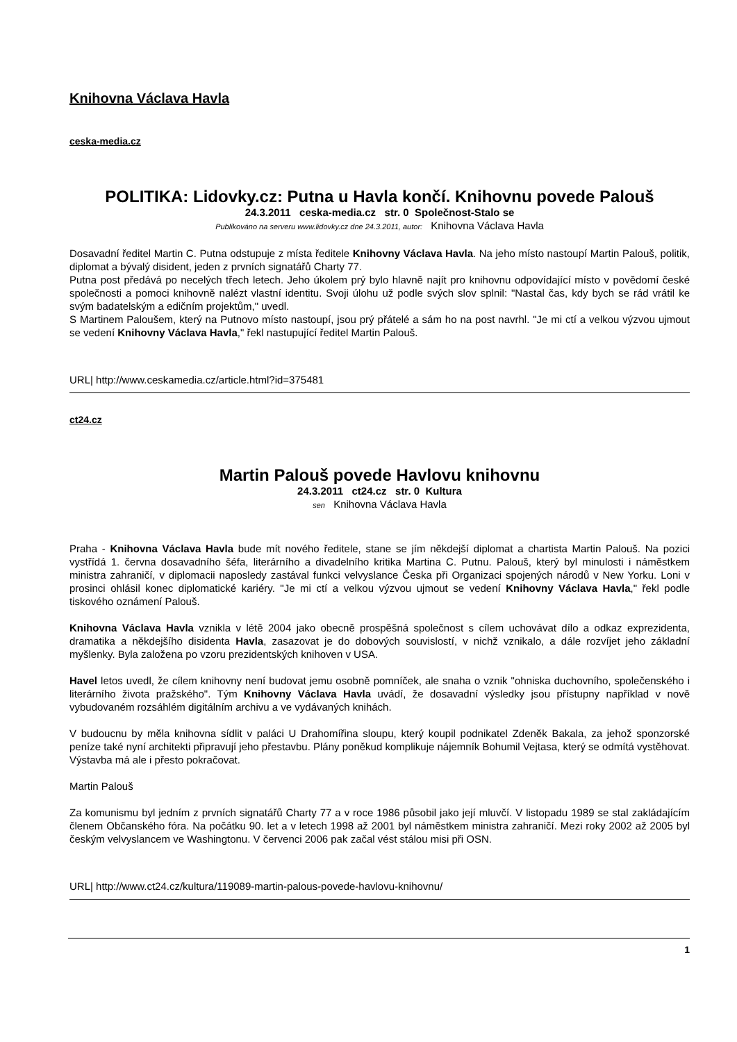Knihovna Václava Havla
ceska-media.cz
POLITIKA: Lidovky.cz: Putna u Havla končí. Knihovnu povede Palouš
24.3.2011 ceska-media.cz str. 0 Společnost-Stalo se
Publikováno na serveru www.lidovky.cz dne 24.3.2011, autor: Knihovna Václava Havla
Dosavadní ředitel Martin C. Putna odstupuje z místa ředitele Knihovny Václava Havla. Na jeho místo nastoupí Martin Palouš, politik, diplomat a bývalý disident, jeden z prvních signatářů Charty 77.
Putna post předává po necelých třech letech. Jeho úkolem prý bylo hlavně najít pro knihovnu odpovídající místo v povědomí české společnosti a pomoci knihovně nalézt vlastní identitu. Svoji úlohu už podle svých slov splnil: "Nastal čas, kdy bych se rád vrátil ke svým badatelským a edičním projektům," uvedl.
S Martinem Paloušem, který na Putnovo místo nastoupí, jsou prý přátelé a sám ho na post navrhl. "Je mi ctí a velkou výzvou ujmout se vedení Knihovny Václava Havla," řekl nastupující ředitel Martin Palouš.
URL| http://www.ceskamedia.cz/article.html?id=375481
ct24.cz
Martin Palouš povede Havlovu knihovnu
24.3.2011 ct24.cz str. 0 Kultura
sen Knihovna Václava Havla
Praha - Knihovna Václava Havla bude mít nového ředitele, stane se jím někdejší diplomat a chartista Martin Palouš. Na pozici vystřídá 1. června dosavadního šéfa, literárního a divadelního kritika Martina C. Putnu. Palouš, který byl minulosti i náměstkem ministra zahraničí, v diplomacii naposledy zastával funkci velvyslance Česka při Organizaci spojených národů v New Yorku. Loni v prosinci ohlásil konec diplomatické kariéry. "Je mi ctí a velkou výzvou ujmout se vedení Knihovny Václava Havla," řekl podle tiskového oznámení Palouš.
Knihovna Václava Havla vznikla v létě 2004 jako obecně prospěšná společnost s cílem uchovávat dílo a odkaz exprezidenta, dramatika a někdejšího disidenta Havla, zasazovat je do dobových souvislostí, v nichž vznikalo, a dále rozvíjet jeho základní myšlenky. Byla založena po vzoru prezidentských knihoven v USA.
Havel letos uvedl, že cílem knihovny není budovat jemu osobně pomníček, ale snaha o vznik "ohniska duchovního, společenského i literárního života pražského". Tým Knihovny Václava Havla uvádí, že dosavadní výsledky jsou přístupny například v nově vybudovaném rozsáhlém digitálním archivu a ve vydávaných knihách.
V budoucnu by měla knihovna sídlit v paláci U Drahomířina sloupu, který koupil podnikatel Zdeněk Bakala, za jehož sponzorské peníze také nyní architekti připravují jeho přestavbu. Plány poněkud komplikuje nájemník Bohumil Vejtasa, který se odmítá vystěhovat. Výstavba má ale i přesto pokračovat.
Martin Palouš
Za komunismu byl jedním z prvních signatářů Charty 77 a v roce 1986 působil jako její mluvčí. V listopadu 1989 se stal zakládajícím členem Občanského fóra. Na počátku 90. let a v letech 1998 až 2001 byl náměstkem ministra zahraničí. Mezi roky 2002 až 2005 byl českým velvyslancem ve Washingtonu. V červenci 2006 pak začal vést stálou misi při OSN.
URL| http://www.ct24.cz/kultura/119089-martin-palous-povede-havlovu-knihovnu/
1